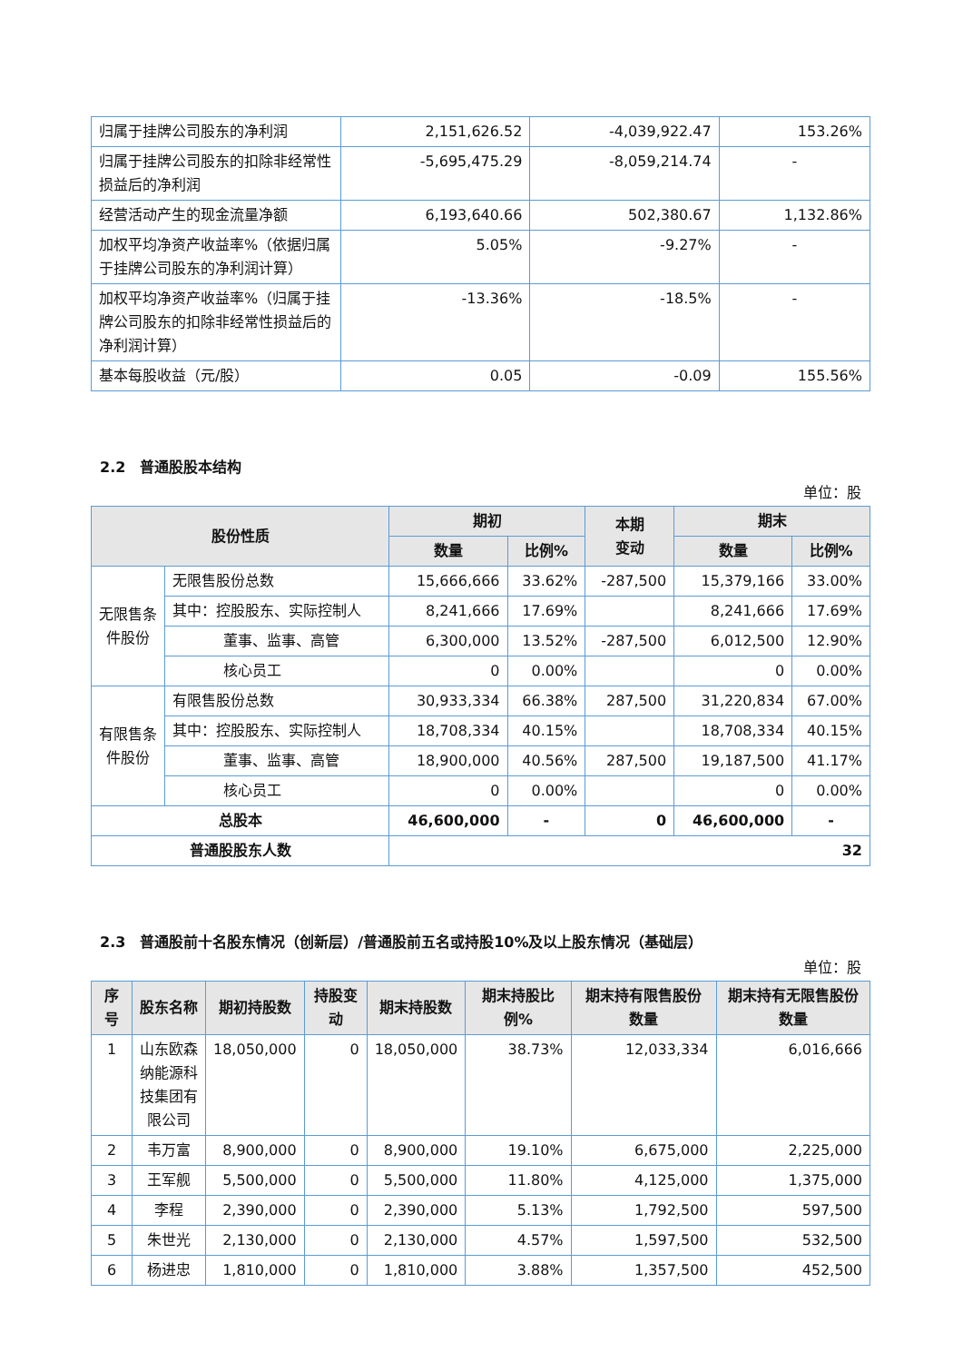| 归属于挂牌公司股东的净利润 | 2,151,626.52 | -4,039,922.47 | 153.26% |
| 归属于挂牌公司股东的扣除非经常性损益后的净利润 | -5,695,475.29 | -8,059,214.74 | - |
| 经营活动产生的现金流量净额 | 6,193,640.66 | 502,380.67 | 1,132.86% |
| 加权平均净资产收益率%（依据归属于挂牌公司股东的净利润计算） | 5.05% | -9.27% | - |
| 加权平均净资产收益率%（归属于挂牌公司股东的扣除非经常性损益后的净利润计算） | -13.36% | -18.5% | - |
| 基本每股收益（元/股） | 0.05 | -0.09 | 155.56% |
2.2　普通股股本结构
单位：股
| 股份性质 | | 期初 | | 本期 变动 | 期末 | |
| --- | --- | --- | --- | --- | --- | --- |
| | | 数量 | 比例% | | 数量 | 比例% |
| 无限售条件股份 | 无限售股份总数 | 15,666,666 | 33.62% | -287,500 | 15,379,166 | 33.00% |
| | 其中：控股股东、实际控制人 | 8,241,666 | 17.69% | | 8,241,666 | 17.69% |
| | 董事、监事、高管 | 6,300,000 | 13.52% | -287,500 | 6,012,500 | 12.90% |
| | 核心员工 | 0 | 0.00% | | 0 | 0.00% |
| 有限售条件股份 | 有限售股份总数 | 30,933,334 | 66.38% | 287,500 | 31,220,834 | 67.00% |
| | 其中：控股股东、实际控制人 | 18,708,334 | 40.15% | | 18,708,334 | 40.15% |
| | 董事、监事、高管 | 18,900,000 | 40.56% | 287,500 | 19,187,500 | 41.17% |
| | 核心员工 | 0 | 0.00% | | 0 | 0.00% |
| 总股本 | | 46,600,000 | - | 0 | 46,600,000 | - |
| 普通股股东人数 | | 32 | | | | |
2.3　普通股前十名股东情况（创新层）/普通股前五名或持股10%及以上股东情况（基础层）
单位：股
| 序号 | 股东名称 | 期初持股数 | 持股变动 | 期末持股数 | 期末持股比例% | 期末持有限售股份数量 | 期末持有无限售股份数量 |
| --- | --- | --- | --- | --- | --- | --- | --- |
| 1 | 山东欧森纳能源科技集团有限公司 | 18,050,000 | 0 | 18,050,000 | 38.73% | 12,033,334 | 6,016,666 |
| 2 | 韦万富 | 8,900,000 | 0 | 8,900,000 | 19.10% | 6,675,000 | 2,225,000 |
| 3 | 王军舰 | 5,500,000 | 0 | 5,500,000 | 11.80% | 4,125,000 | 1,375,000 |
| 4 | 李程 | 2,390,000 | 0 | 2,390,000 | 5.13% | 1,792,500 | 597,500 |
| 5 | 朱世光 | 2,130,000 | 0 | 2,130,000 | 4.57% | 1,597,500 | 532,500 |
| 6 | 杨进忠 | 1,810,000 | 0 | 1,810,000 | 3.88% | 1,357,500 | 452,500 |